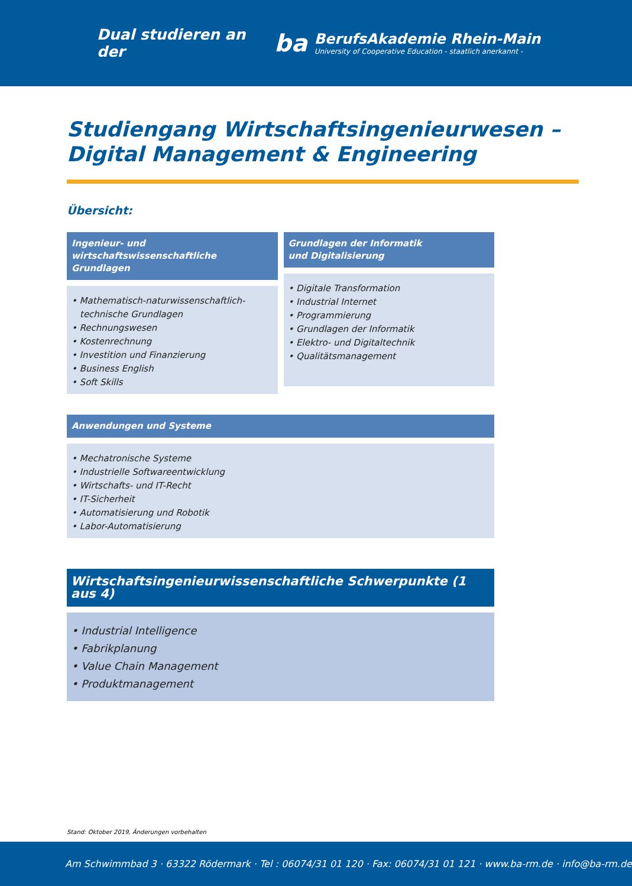Dual studieren an der
ba
BerufsAkademie Rhein-Main
University of Cooperative Education - staatlich anerkannt -
Studiengang Wirtschaftsingenieurwesen –
Digital Management & Engineering
Übersicht:
Ingenieur- und wirtschaftswissenschaftliche Grundlagen
• Mathematisch-naturwissenschaftlich-technische Grundlagen
• Rechnungswesen
• Kostenrechnung
• Investition und Finanzierung
• Business English
• Soft Skills
Grundlagen der Informatik
und Digitalisierung
• Digitale Transformation
• Industrial Internet
• Programmierung
• Grundlagen der Informatik
• Elektro- und Digitaltechnik
• Qualitätsmanagement
Anwendungen und Systeme
• Mechatronische Systeme
• Industrielle Softwareentwicklung
• Wirtschafts- und IT-Recht
• IT-Sicherheit
• Automatisierung und Robotik
• Labor-Automatisierung
Wirtschaftsingenieurwissenschaftliche Schwerpunkte (1 aus 4)
• Industrial Intelligence
• Fabrikplanung
• Value Chain Management
• Produktmanagement
Stand: Oktober 2019, Änderungen vorbehalten
Am Schwimmbad 3 · 63322 Rödermark · Tel : 06074/31 01 120 · Fax: 06074/31 01 121 · www.ba-rm.de · info@ba-rm.de